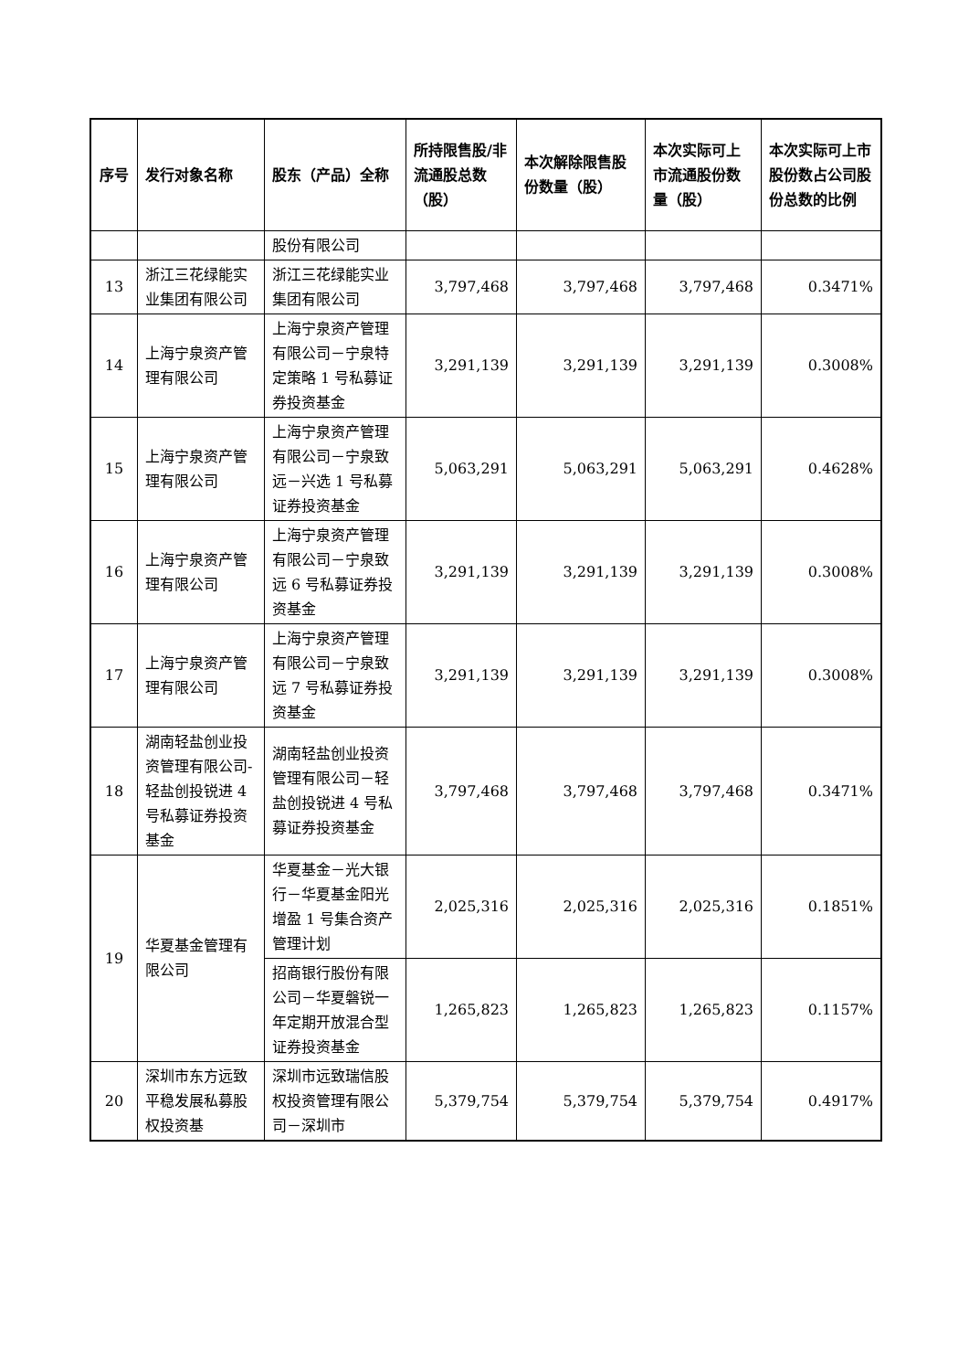| 序号 | 发行对象名称 | 股东（产品）全称 | 所持限售股/非流通股总数（股） | 本次解除限售股份数量（股） | 本次实际可上市流通股份数量（股） | 本次实际可上市股份数占公司股份总数的比例 |
| --- | --- | --- | --- | --- | --- | --- |
| | | 股份有限公司 | | | | |
| 13 | 浙江三花绿能实业集团有限公司 | 浙江三花绿能实业集团有限公司 | 3,797,468 | 3,797,468 | 3,797,468 | 0.3471% |
| 14 | 上海宁泉资产管理有限公司 | 上海宁泉资产管理有限公司－宁泉特定策略 1 号私募证券投资基金 | 3,291,139 | 3,291,139 | 3,291,139 | 0.3008% |
| 15 | 上海宁泉资产管理有限公司 | 上海宁泉资产管理有限公司－宁泉致远－兴选 1 号私募证券投资基金 | 5,063,291 | 5,063,291 | 5,063,291 | 0.4628% |
| 16 | 上海宁泉资产管理有限公司 | 上海宁泉资产管理有限公司－宁泉致远 6 号私募证券投资基金 | 3,291,139 | 3,291,139 | 3,291,139 | 0.3008% |
| 17 | 上海宁泉资产管理有限公司 | 上海宁泉资产管理有限公司－宁泉致远 7 号私募证券投资基金 | 3,291,139 | 3,291,139 | 3,291,139 | 0.3008% |
| 18 | 湖南轻盐创业投资管理有限公司-轻盐创投锐进 4 号私募证券投资基金 | 湖南轻盐创业投资管理有限公司－轻盐创投锐进 4 号私募证券投资基金 | 3,797,468 | 3,797,468 | 3,797,468 | 0.3471% |
| 19 | 华夏基金管理有限公司 | 华夏基金－光大银行－华夏基金阳光增盈 1 号集合资产管理计划 | 2,025,316 | 2,025,316 | 2,025,316 | 0.1851% |
| | | 招商银行股份有限公司－华夏磐锐一年定期开放混合型证券投资基金 | 1,265,823 | 1,265,823 | 1,265,823 | 0.1157% |
| 20 | 深圳市东方远致平稳发展私募股权投资基 | 深圳市远致瑞信股权投资管理有限公司－深圳市 | 5,379,754 | 5,379,754 | 5,379,754 | 0.4917% |